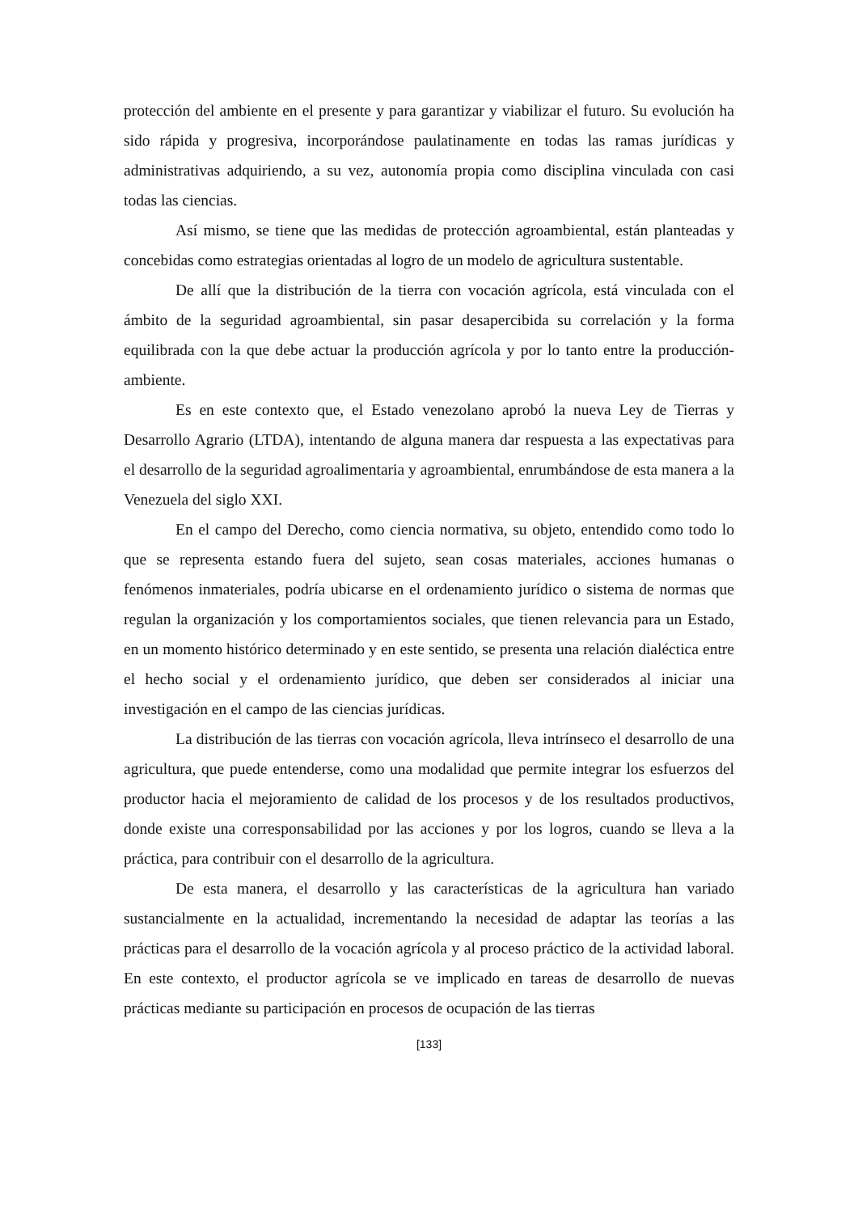protección del ambiente en el presente y para garantizar y viabilizar el futuro. Su evolución ha sido rápida y progresiva, incorporándose paulatinamente en todas las ramas jurídicas y administrativas adquiriendo, a su vez, autonomía propia como disciplina vinculada con casi todas las ciencias.
Así mismo, se tiene que las medidas de protección agroambiental, están planteadas y concebidas como estrategias orientadas al logro de un modelo de agricultura sustentable.
De allí que la distribución de la tierra con vocación agrícola, está vinculada con el ámbito de la seguridad agroambiental, sin pasar desapercibida su correlación y la forma equilibrada con la que debe actuar la producción agrícola y por lo tanto entre la producción-ambiente.
Es en este contexto que, el Estado venezolano aprobó la nueva Ley de Tierras y Desarrollo Agrario (LTDA), intentando de alguna manera dar respuesta a las expectativas para el desarrollo de la seguridad agroalimentaria y agroambiental, enrumbándose de esta manera a la Venezuela del siglo XXI.
En el campo del Derecho, como ciencia normativa, su objeto, entendido como todo lo que se representa estando fuera del sujeto, sean cosas materiales, acciones humanas o fenómenos inmateriales, podría ubicarse en el ordenamiento jurídico o sistema de normas que regulan la organización y los comportamientos sociales, que tienen relevancia para un Estado, en un momento histórico determinado y en este sentido, se presenta una relación dialéctica entre el hecho social y el ordenamiento jurídico, que deben ser considerados al iniciar una investigación en el campo de las ciencias jurídicas.
La distribución de las tierras con vocación agrícola, lleva intrínseco el desarrollo de una agricultura, que puede entenderse, como una modalidad que permite integrar los esfuerzos del productor hacia el mejoramiento de calidad de los procesos y de los resultados productivos, donde existe una corresponsabilidad por las acciones y por los logros, cuando se lleva a la práctica, para contribuir con el desarrollo de la agricultura.
De esta manera, el desarrollo y las características de la agricultura han variado sustancialmente en la actualidad, incrementando la necesidad de adaptar las teorías a las prácticas para el desarrollo de la vocación agrícola y al proceso práctico de la actividad laboral. En este contexto, el productor agrícola se ve implicado en tareas de desarrollo de nuevas prácticas mediante su participación en procesos de ocupación de las tierras
[133]